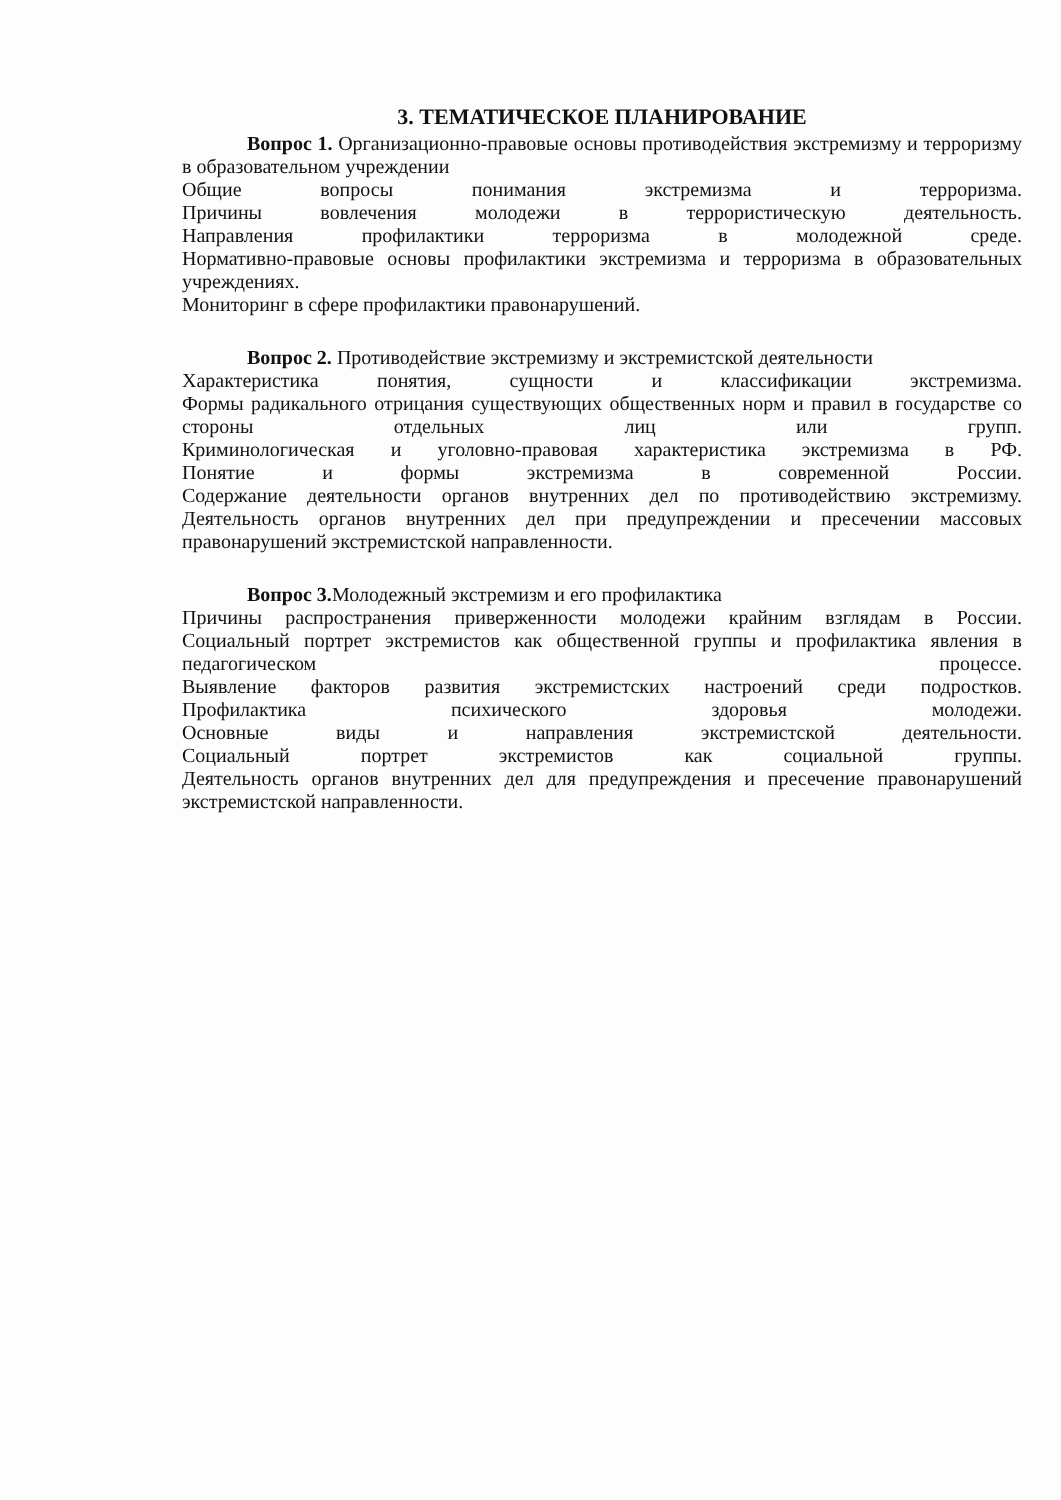3. ТЕМАТИЧЕСКОЕ ПЛАНИРОВАНИЕ
Вопрос 1. Организационно-правовые основы противодействия экстремизму и терроризму в образовательном учреждении
Общие вопросы понимания экстремизма и терроризма.
Причины вовлечения молодежи в террористическую деятельность.
Направления профилактики терроризма в молодежной среде.
Нормативно-правовые основы профилактики экстремизма и терроризма в образовательных учреждениях.
Мониторинг в сфере профилактики правонарушений.
Вопрос 2. Противодействие экстремизму и экстремистской деятельности
Характеристика понятия, сущности и классификации экстремизма.
Формы радикального отрицания существующих общественных норм и правил в государстве со стороны отдельных лиц или групп.
Криминологическая и уголовно-правовая характеристика экстремизма в РФ.
Понятие и формы экстремизма в современной России.
Содержание деятельности органов внутренних дел по противодействию экстремизму.
Деятельность органов внутренних дел при предупреждении и пресечении массовых правонарушений экстремистской направленности.
Вопрос 3. Молодежный экстремизм и его профилактика
Причины распространения приверженности молодежи крайним взглядам в России.
Социальный портрет экстремистов как общественной группы и профилактика явления в педагогическом процессе.
Выявление факторов развития экстремистских настроений среди подростков.
Профилактика психического здоровья молодежи.
Основные виды и направления экстремистской деятельности.
Социальный портрет экстремистов как социальной группы.
Деятельность органов внутренних дел для предупреждения и пресечение правонарушений экстремистской направленности.